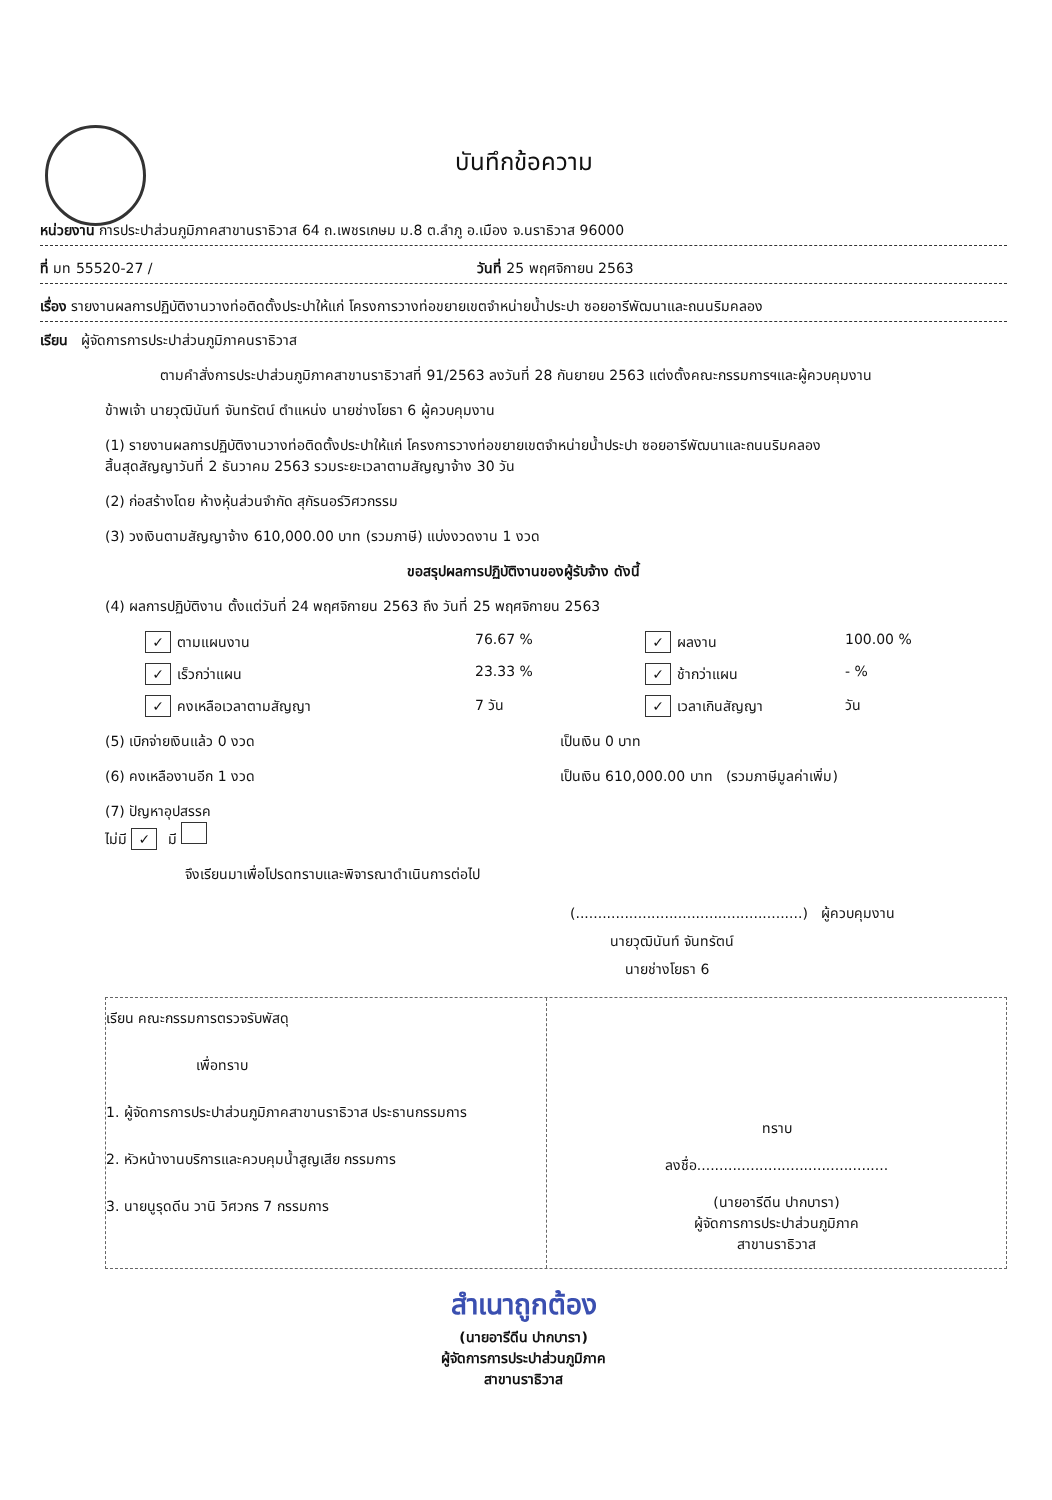บันทึกข้อความ
หน่วยงาน การประปาส่วนภูมิภาคสาขานราธิวาส 64 ถ.เพชรเกษม ม.8 ต.ลำภู อ.เมือง จ.นราธิวาส 96000
ที่ มท 55520-27 / วันที่ 25 พฤศจิกายน 2563
เรื่อง รายงานผลการปฏิบัติงานวางท่อติดตั้งประปาให้แก่ โครงการวางท่อขยายเขตจำหน่ายน้ำประปา ซอยอารีพัฒนาและถนนริมคลอง
เรียน ผู้จัดการการประปาส่วนภูมิภาคนราธิวาส
ตามคำสั่งการประปาส่วนภูมิภาคสาขานราธิวาสที่ 91/2563 ลงวันที่ 28 กันยายน 2563 แต่งตั้งคณะกรรมการฯและผู้ควบคุมงาน
ข้าพเจ้า นายวุฒินันท์ จันทรัตน์ ตำแหน่ง นายช่างโยธา 6 ผู้ควบคุมงาน
(1) รายงานผลการปฏิบัติงานวางท่อติดตั้งประปาให้แก่ โครงการวางท่อขยายเขตจำหน่ายน้ำประปา ซอยอารีพัฒนาและถนนริมคลอง
สิ้นสุดสัญญาวันที่ 2 ธันวาคม 2563 รวมระยะเวลาตามสัญญาจ้าง 30 วัน
(2) ก่อสร้างโดย ห้างหุ้นส่วนจำกัด สุกัรนอร์วิศวกรรม
(3) วงเงินตามสัญญาจ้าง 610,000.00 บาท (รวมภาษี) แบ่งงวดงาน 1 งวด
ขอสรุปผลการปฏิบัติงานของผู้รับจ้าง ดังนี้
(4) ผลการปฏิบัติงาน ตั้งแต่วันที่ 24 พฤศจิกายน 2563 ถึง วันที่ 25 พฤศจิกายน 2563
✓ ตามแผนงาน
76.67 %
✓ ผลงาน
100.00 %
✓ เร็วกว่าแผน
23.33 %
✓ ช้ากว่าแผน
- %
✓ คงเหลือเวลาตามสัญญา
7 วัน
✓ เวลาเกินสัญญา
วัน
(5) เบิกจ่ายเงินแล้ว 0 งวด เป็นเงิน 0 บาท
(6) คงเหลืองานอีก 1 งวด เป็นเงิน 610,000.00 บาท (รวมภาษีมูลค่าเพิ่ม)
(7) ปัญหาอุปสรรค
ไม่มี ✓ มี
จึงเรียนมาเพื่อโปรดทราบและพิจารณาดำเนินการต่อไป
(...................................................) ผู้ควบคุมงาน
นายวุฒินันท์ จันทรัตน์
นายช่างโยธา 6
เรียน คณะกรรมการตรวจรับพัสดุ
เพื่อทราบ
1. ผู้จัดการการประปาส่วนภูมิภาคสาขานราธิวาส ประธานกรรมการ
2. หัวหน้างานบริการและควบคุมน้ำสูญเสีย กรรมการ
3. นายนูรุดดีน วานิ วิศวกร 7 กรรมการ
ทราบ
ลงชื่อ...........................................
(นายอารีดีน ปากบารา)
ผู้จัดการการประปาส่วนภูมิภาค
สาขานราธิวาส
สำเนาถูกต้อง
(นายอารีดีน ปากบารา)
ผู้จัดการการประปาส่วนภูมิภาค
สาขานราธิวาส